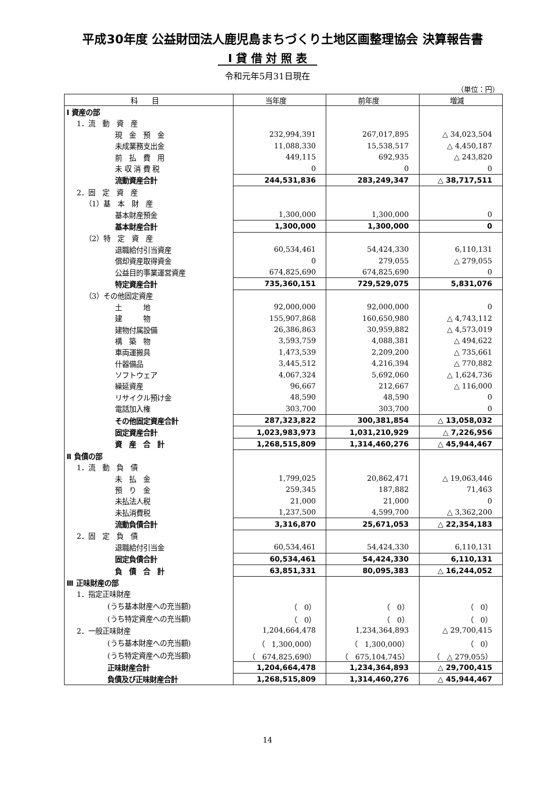平成30年度 公益財団法人鹿児島まちづくり土地区画整理協会 決算報告書
Ⅰ 貸 借 対 照 表
令和元年5月31日現在
（単位：円）
| 科 目 | 当年度 | 前年度 | 増減 |
| --- | --- | --- | --- |
| Ⅰ 資産の部 | | | |
| 1．流 動 資 産 | | | |
| 現 金 預 金 | 232,994,391 | 267,017,895 | △ 34,023,504 |
| 未成業務支出金 | 11,088,330 | 15,538,517 | △ 4,450,187 |
| 前 払 費 用 | 449,115 | 692,935 | △ 243,820 |
| 未 収 消 費 税 | 0 | 0 | 0 |
| 流動資産合計 | 244,531,836 | 283,249,347 | △ 38,717,511 |
| 2．固 定 資 産 | | | |
| （1）基 本 財 産 | | | |
| 基本財産預金 | 1,300,000 | 1,300,000 | 0 |
| 基本財産合計 | 1,300,000 | 1,300,000 | 0 |
| （2）特 定 資 産 | | | |
| 退職給付引当資産 | 60,534,461 | 54,424,330 | 6,110,131 |
| 償却資産取得資金 | 0 | 279,055 | △ 279,055 |
| 公益目的事業運営資産 | 674,825,690 | 674,825,690 | 0 |
| 特定資産合計 | 735,360,151 | 729,529,075 | 5,831,076 |
| （3）その他固定資産 | | | |
| 土 地 | 92,000,000 | 92,000,000 | 0 |
| 建 物 | 155,907,868 | 160,650,980 | △ 4,743,112 |
| 建物付属設備 | 26,386,863 | 30,959,882 | △ 4,573,019 |
| 構 築 物 | 3,593,759 | 4,088,381 | △ 494,622 |
| 車両運搬具 | 1,473,539 | 2,209,200 | △ 735,661 |
| 什器備品 | 3,445,512 | 4,216,394 | △ 770,882 |
| ソフトウェア | 4,067,324 | 5,692,060 | △ 1,624,736 |
| 繰延資産 | 96,667 | 212,667 | △ 116,000 |
| リサイクル預け金 | 48,590 | 48,590 | 0 |
| 電話加入権 | 303,700 | 303,700 | 0 |
| その他固定資産合計 | 287,323,822 | 300,381,854 | △ 13,058,032 |
| 固定資産合計 | 1,023,983,973 | 1,031,210,929 | △ 7,226,956 |
| 資 産 合 計 | 1,268,515,809 | 1,314,460,276 | △ 45,944,467 |
| Ⅱ 負債の部 | | | |
| 1．流 動 負 債 | | | |
| 未 払 金 | 1,799,025 | 20,862,471 | △ 19,063,446 |
| 預 り 金 | 259,345 | 187,882 | 71,463 |
| 未払法人税 | 21,000 | 21,000 | 0 |
| 未払消費税 | 1,237,500 | 4,599,700 | △ 3,362,200 |
| 流動負債合計 | 3,316,870 | 25,671,053 | △ 22,354,183 |
| 2．固 定 負 債 | | | |
| 退職給付引当金 | 60,534,461 | 54,424,330 | 6,110,131 |
| 固定負債合計 | 60,534,461 | 54,424,330 | 6,110,131 |
| 負 債 合 計 | 63,851,331 | 80,095,383 | △ 16,244,052 |
| Ⅲ 正味財産の部 | | | |
| 1．指定正味財産 | | | |
| (うち基本財産への充当額) | （ 0） | （ 0） | （ 0） |
| (うち特定資産への充当額) | （ 0） | （ 0） | （ 0） |
| 2．一般正味財産 | 1,204,664,478 | 1,234,364,893 | △ 29,700,415 |
| (うち基本財産への充当額) | （ 1,300,000） | （ 1,300,000） | （ 0） |
| (うち特定資産への充当額) | （ 674,825,690） | （ 675,104,745） | （ △ 279,055） |
| 正味財産合計 | 1,204,664,478 | 1,234,364,893 | △ 29,700,415 |
| 負債及び正味財産合計 | 1,268,515,809 | 1,314,460,276 | △ 45,944,467 |
14